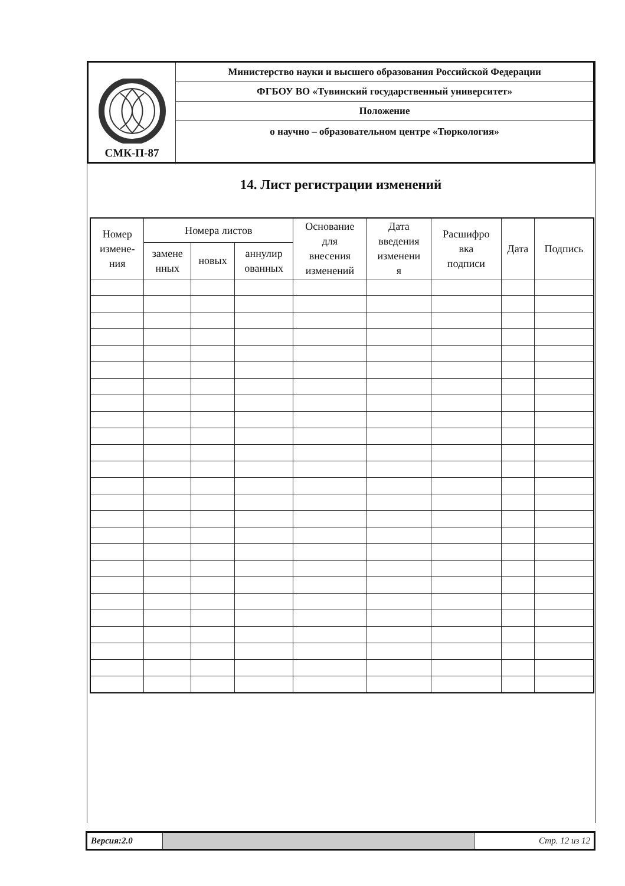| СМК-П-87 | Министерство науки и высшего образования Российской Федерации |
| | ФГБОУ ВО «Тувинский государственный университет» |
| | Положение |
| | о научно – образовательном центре «Тюркология» |
14. Лист регистрации изменений
| Номер измене- ния | Номера листов | | | Основание для внесения изменений | Дата введения изменени я | Расшифро вка подписи | Дата | Подпись |
| --- | --- | --- | --- | --- | --- | --- | --- | --- |
| | замене нных | новых | аннулир ованных | | | | | |
| Версия:2.0 | | Стр. 12 из 12 |